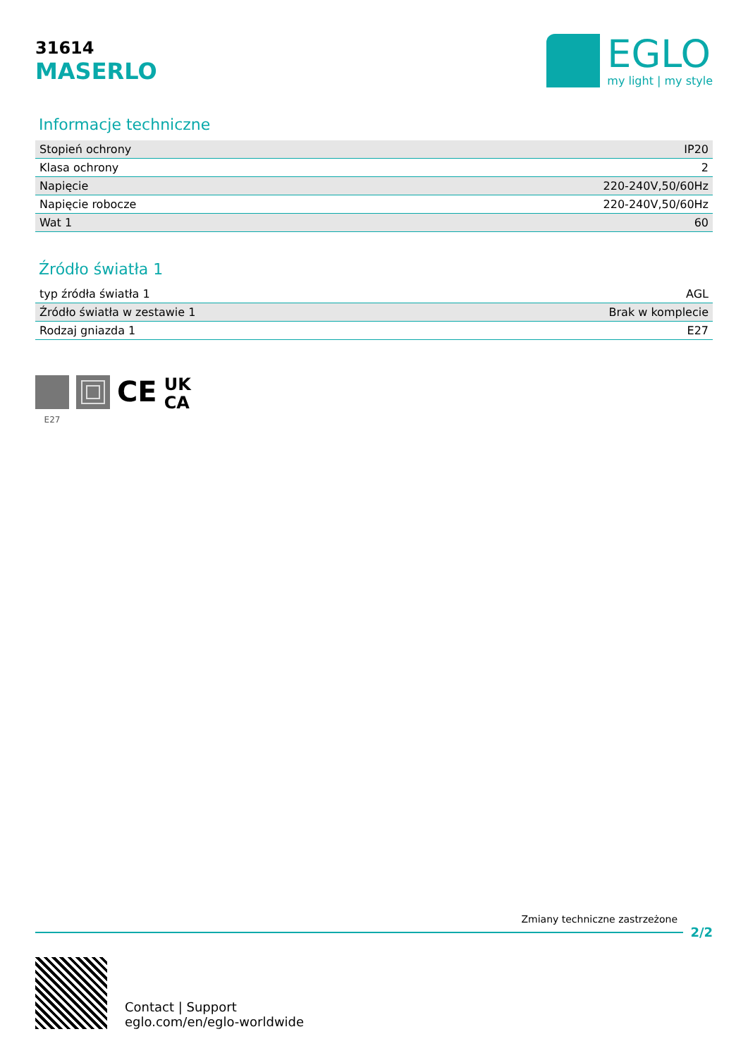31614
MASERLO
EGLO
my light | my style
Informacje techniczne
| Stopień ochrony | IP20 |
| Klasa ochrony | 2 |
| Napięcie | 220-240V,50/60Hz |
| Napięcie robocze | 220-240V,50/60Hz |
| Wat 1 | 60 |
Źródło światła 1
| typ źródła światła 1 | AGL |
| Źródło światła w zestawie 1 | Brak w komplecie |
| Rodzaj gniazda 1 | E27 |
E27
CE
UK
CA
Zmiany techniczne zastrzeżone
2/2
Contact | Support
eglo.com/en/eglo-worldwide